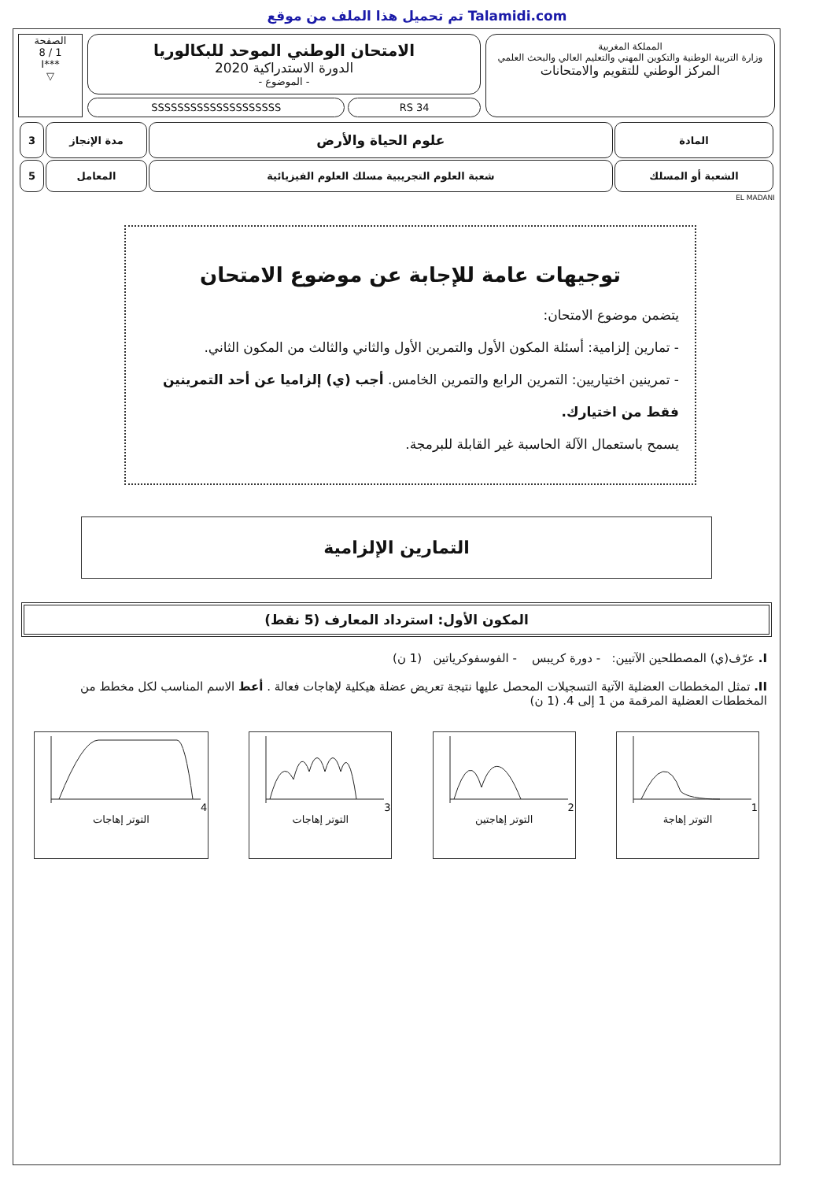تم تحميل هذا الملف من موقع Talamidi.com
المملكة المغربية
وزارة التربية الوطنية والتكوين المهني والتعليم العالي والبحث العلمي
المركز الوطني للتقويم والامتحانات
الامتحان الوطني الموحد للبكالوريا
الدورة الاستدراكية 2020
- الموضوع -
SSSSSSSSSSSSSSSSSSSS RS 34
الصفحة
1 / 8
***I
▽
| المادة | علوم الحياة والأرض | مدة الإنجاز | 3 |
| الشعبة أو المسلك | شعبة العلوم التجريبية مسلك العلوم الفيزيائية | المعامل | 5 |
EL MADANI
توجيهات عامة للإجابة عن موضوع الامتحان
يتضمن موضوع الامتحان:
- تمارين إلزامية: أسئلة المكون الأول والتمرين الأول والثاني والثالث من المكون الثاني.
- تمرينين اختياريين: التمرين الرابع والتمرين الخامس. أجب (ي) إلزاميا عن أحد التمرينين فقط من اختيارك.
يسمح باستعمال الآلة الحاسبة غير القابلة للبرمجة.
التمارين الإلزامية
المكون الأول: استرداد المعارف (5 نقط)
I. عرّف(ي) المصطلحين الآتيين: - دورة كريبس - الفوسفوكرياتين (1 ن)
II. تمثل المخططات العضلية الآتية التسجيلات المحصل عليها نتيجة تعريض عضلة هيكلية لإهاجات فعالة . أعط الاسم المناسب لكل مخطط من المخططات العضلية المرقمة من 1 إلى 4. (1 ن)
1
التوتر إهاجة
2
التوتر إهاجتين
3
التوتر إهاجات
4
التوتر إهاجات